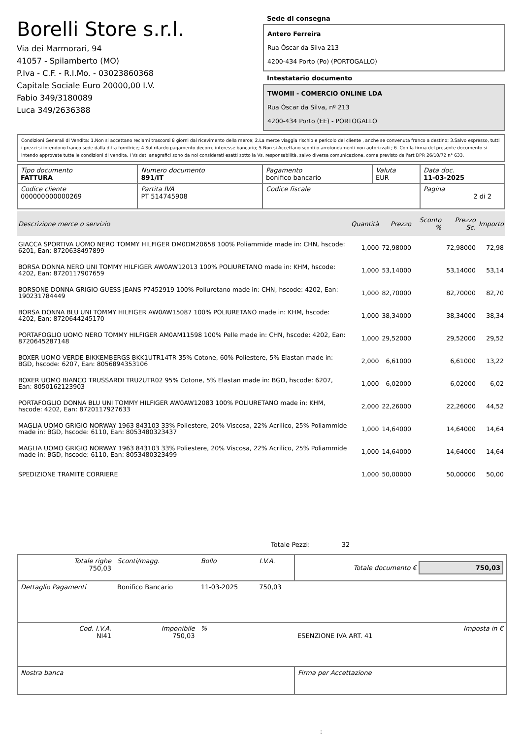Borelli Store s.r.l.
Via dei Marmorari, 94
41057 - Spilamberto (MO)
P.Iva - C.F. - R.I.Mo. - 03023860368
Capitale Sociale Euro 20000,00 I.V.
Fabio 349/3180089
Luca 349/2636388
Sede di consegna
Antero Ferreira
Rua Óscar da Silva 213
4200-434 Porto (Po) (PORTOGALLO)
Intestatario documento
TWOMII - COMERCIO ONLINE LDA
Rua Óscar da Silva, nº 213
4200-434 Porto (EE) - PORTOGALLO
Condizioni Generali di Vendita: 1.Non si accettano reclami trascorsi 8 giorni dal ricevimento della merce; 2.La merce viaggia rischio e pericolo del cliente , anche se convenuta franco a destino; 3.Salvo espresso, tutti i prezzi si intendono franco sede dalla ditta fornitrice; 4.Sul ritardo pagamento decorre interesse bancario; 5.Non si Accettano sconti o arrotondamenti non autorizzati ; 6. Con la firma del presente documento si intendo approvate tutte le condizioni di vendita. I Vs dati anagrafici sono da noi considerati esatti sotto la Vs. responsabilità, salvo diversa comunicazione, come previsto dall'art DPR 26/10/72 n° 633.
| Tipo documento FATTURA | Numero documento 891/IT | Pagamento bonifico bancario | Valuta EUR | Data doc. 11-03-2025 |
| Codice cliente 000000000000269 | Partita IVA PT 514745908 | Codice fiscale | | Pagina 2 di 2 |
| Descrizione merce o servizio | Quantità | Prezzo | Sconto % | Prezzo Sc. | Importo |
| --- | --- | --- | --- | --- | --- |
| GIACCA SPORTIVA UOMO NERO TOMMY HILFIGER DM0DM20658 100% Poliammide made in: CHN, hscode: 6201, Ean: 8720638497899 | 1,000 | 72,98000 | | 72,98000 | 72,98 |
| BORSA DONNA NERO UNI TOMMY HILFIGER AW0AW12013 100% POLIURETANO made in: KHM, hscode: 4202, Ean: 8720117907659 | 1,000 | 53,14000 | | 53,14000 | 53,14 |
| BORSONE DONNA GRIGIO GUESS JEANS P7452919 100% Poliuretano made in: CHN, hscode: 4202, Ean: 190231784449 | 1,000 | 82,70000 | | 82,70000 | 82,70 |
| BORSA DONNA BLU UNI TOMMY HILFIGER AW0AW15087 100% POLIURETANO made in: KHM, hscode: 4202, Ean: 8720644245170 | 1,000 | 38,34000 | | 38,34000 | 38,34 |
| PORTAFOGLIO UOMO NERO TOMMY HILFIGER AM0AM11598 100% Pelle made in: CHN, hscode: 4202, Ean: 8720645287148 | 1,000 | 29,52000 | | 29,52000 | 29,52 |
| BOXER UOMO VERDE BIKKEMBERGS BKK1UTR14TR 35% Cotone, 60% Poliestere, 5% Elastan made in: BGD, hscode: 6207, Ean: 8056894353106 | 2,000 | 6,61000 | | 6,61000 | 13,22 |
| BOXER UOMO BIANCO TRUSSARDI TRU2UTR02 95% Cotone, 5% Elastan made in: BGD, hscode: 6207, Ean: 8050162123903 | 1,000 | 6,02000 | | 6,02000 | 6,02 |
| PORTAFOGLIO DONNA BLU UNI TOMMY HILFIGER AW0AW12083 100% POLIURETANO made in: KHM, hscode: 4202, Ean: 8720117927633 | 2,000 | 22,26000 | | 22,26000 | 44,52 |
| MAGLIA UOMO GRIGIO NORWAY 1963 843103 33% Poliestere, 20% Viscosa, 22% Acrilico, 25% Poliammide made in: BGD, hscode: 6110, Ean: 8053480323437 | 1,000 | 14,64000 | | 14,64000 | 14,64 |
| MAGLIA UOMO GRIGIO NORWAY 1963 843103 33% Poliestere, 20% Viscosa, 22% Acrilico, 25% Poliammide made in: BGD, hscode: 6110, Ean: 8053480323499 | 1,000 | 14,64000 | | 14,64000 | 14,64 |
| SPEDIZIONE TRAMITE CORRIERE | 1,000 | 50,00000 | | 50,00000 | 50,00 |
Totale Pezzi: 32
| Totale righe 750,03 | Sconti/magg. | Bollo | I.V.A. | Totale documento € 750,03 | |
| Dettaglio Pagamenti | Bonifico Bancario | 11-03-2025 | 750,03 | | |
| Cod. I.V.A. NI41 | Imponibile 750,03 | % | | ESENZIONE IVA ART. 41 | Imposta in € |
| Nostra banca | | | | Firma per Accettazione | |
: